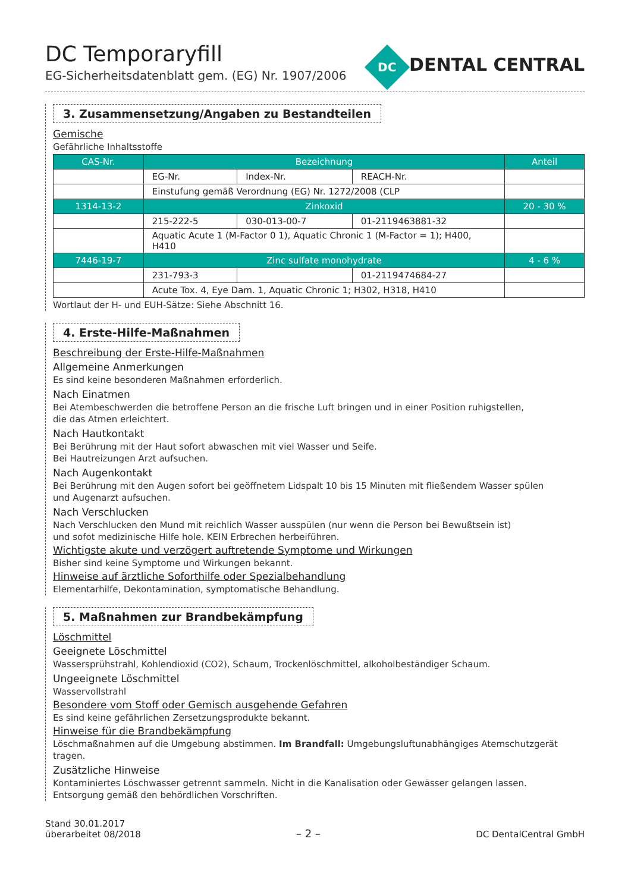DC Temporaryfill
EG-Sicherheitsdatenblatt gem. (EG) Nr. 1907/2006
DC
DENTAL CENTRAL
3. Zusammensetzung/Angaben zu Bestandteilen
Gemische
Gefährliche Inhaltsstoffe
| CAS-Nr. | Bezeichnung | | | Anteil |
| --- | --- | --- | --- | --- |
| | EG-Nr. | Index-Nr. | REACH-Nr. | |
| | Einstufung gemäß Verordnung (EG) Nr. 1272/2008 (CLP | | | |
| 1314-13-2 | Zinkoxid | | | 20 - 30 % |
| | 215-222-5 | 030-013-00-7 | 01-2119463881-32 | |
| | Aquatic Acute 1 (M-Factor 0 1), Aquatic Chronic 1 (M-Factor = 1); H400, H410 | | | |
| 7446-19-7 | Zinc sulfate monohydrate | | | 4 - 6 % |
| | 231-793-3 | | 01-2119474684-27 | |
| | Acute Tox. 4, Eye Dam. 1, Aquatic Chronic 1; H302, H318, H410 | | | |
Wortlaut der H- und EUH-Sätze: Siehe Abschnitt 16.
4. Erste-Hilfe-Maßnahmen
Beschreibung der Erste-Hilfe-Maßnahmen
Allgemeine Anmerkungen
Es sind keine besonderen Maßnahmen erforderlich.
Nach Einatmen
Bei Atembeschwerden die betroffene Person an die frische Luft bringen und in einer Position ruhigstellen,
die das Atmen erleichtert.
Nach Hautkontakt
Bei Berührung mit der Haut sofort abwaschen mit viel Wasser und Seife.
Bei Hautreizungen Arzt aufsuchen.
Nach Augenkontakt
Bei Berührung mit den Augen sofort bei geöffnetem Lidspalt 10 bis 15 Minuten mit fließendem Wasser spülen
und Augenarzt aufsuchen.
Nach Verschlucken
Nach Verschlucken den Mund mit reichlich Wasser ausspülen (nur wenn die Person bei Bewußtsein ist)
und sofot medizinische Hilfe hole. KEIN Erbrechen herbeiführen.
Wichtigste akute und verzögert auftretende Symptome und Wirkungen
Bisher sind keine Symptome und Wirkungen bekannt.
Hinweise auf ärztliche Soforthilfe oder Spezialbehandlung
Elementarhilfe, Dekontamination, symptomatische Behandlung.
5. Maßnahmen zur Brandbekämpfung
Löschmittel
Geeignete Löschmittel
Wassersprühstrahl, Kohlendioxid (CO2), Schaum, Trockenlöschmittel, alkoholbeständiger Schaum.
Ungeeignete Löschmittel
Wasservollstrahl
Besondere vom Stoff oder Gemisch ausgehende Gefahren
Es sind keine gefährlichen Zersetzungsprodukte bekannt.
Hinweise für die Brandbekämpfung
Löschmaßnahmen auf die Umgebung abstimmen. Im Brandfall: Umgebungsluftunabhängiges Atemschutzgerät tragen.
Zusätzliche Hinweise
Kontaminiertes Löschwasser getrennt sammeln. Nicht in die Kanalisation oder Gewässer gelangen lassen.
Entsorgung gemäß den behördlichen Vorschriften.
Stand 30.01.2017
überarbeitet 08/2018
– 2 –
DC DentalCentral GmbH